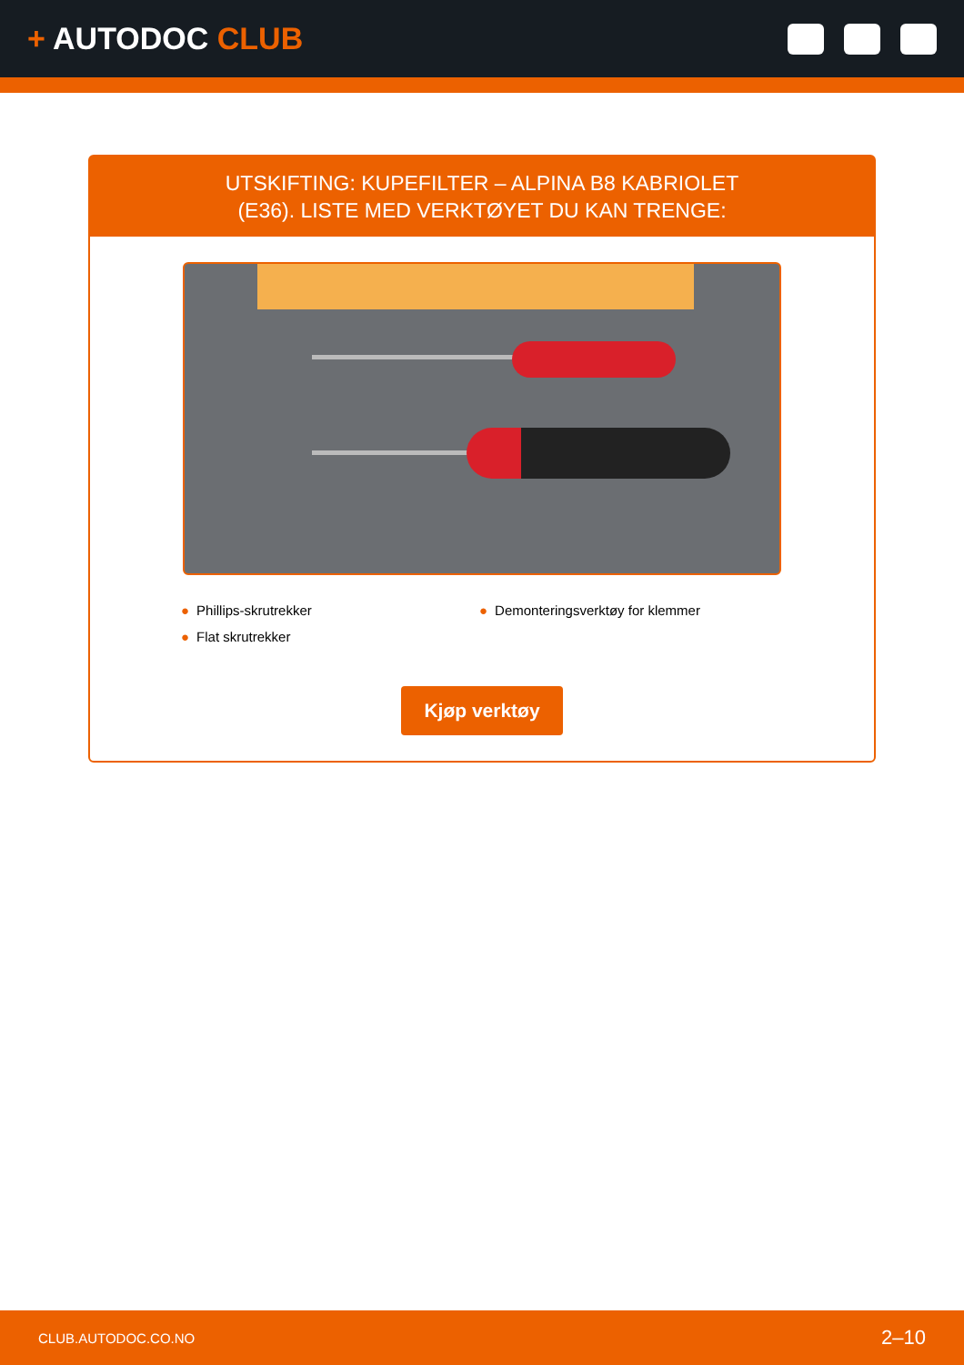+ AUTODOC CLUB
UTSKIFTING: KUPEFILTER – ALPINA B8 KABRIOLET
(E36). LISTE MED VERKTØYET DU KAN TRENGE:
● Phillips-skrutrekker
● Demonteringsverktøy for klemmer
● Flat skrutrekker
Kjøp verktøy
CLUB.AUTODOC.CO.NO 2–10